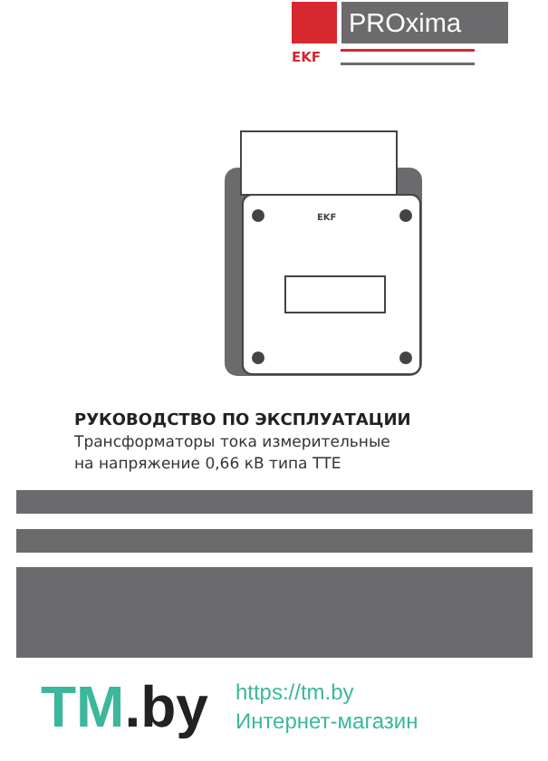PROxima
EKF
EKF
РУКОВОДСТВО ПО ЭКСПЛУАТАЦИИ
Трансформаторы тока измерительные
на напряжение 0,66 кВ типа ТТЕ
TM.by
https://tm.by
Интернет-магазин